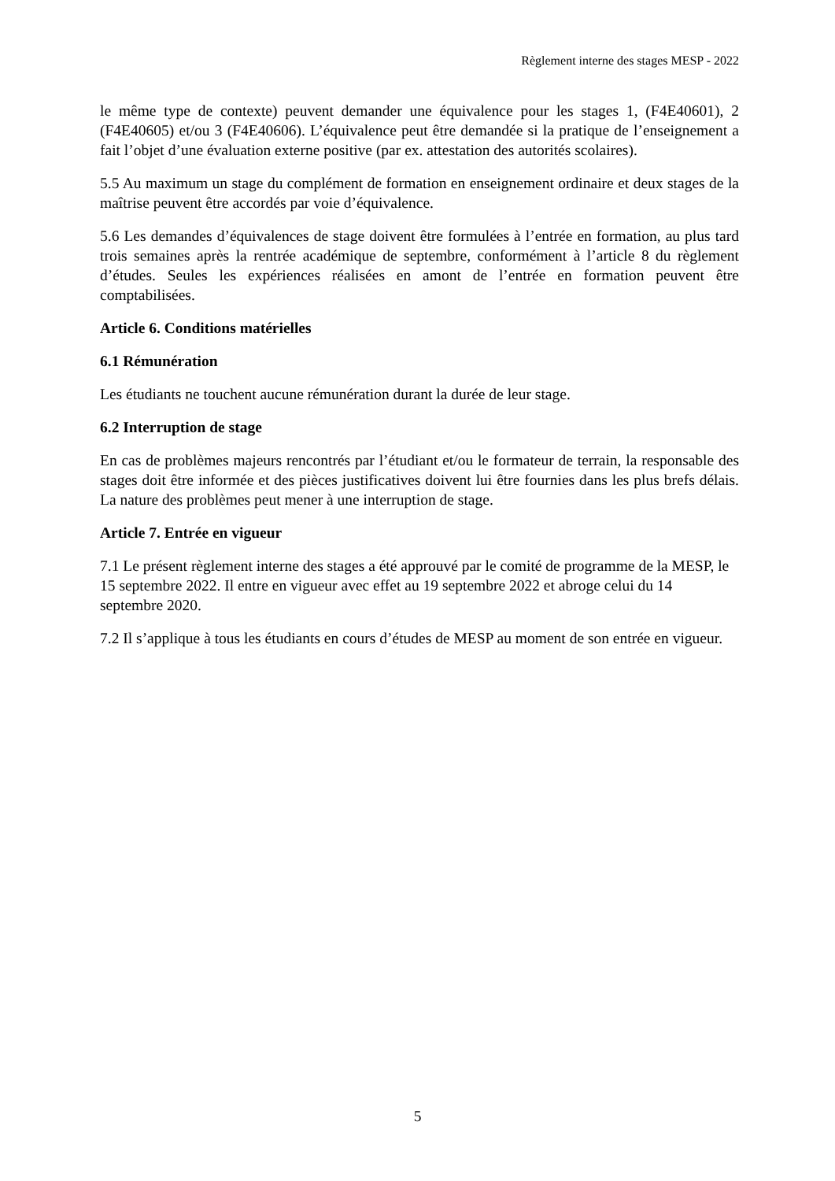Règlement interne des stages MESP - 2022
le même type de contexte) peuvent demander une équivalence pour les stages 1, (F4E40601), 2 (F4E40605) et/ou 3 (F4E40606). L’équivalence peut être demandée si la pratique de l’enseignement a fait l’objet d’une évaluation externe positive (par ex. attestation des autorités scolaires).
5.5 Au maximum un stage du complément de formation en enseignement ordinaire et deux stages de la maîtrise peuvent être accordés par voie d’équivalence.
5.6 Les demandes d’équivalences de stage doivent être formulées à l’entrée en formation, au plus tard trois semaines après la rentrée académique de septembre, conformément à l’article 8 du règlement d’études. Seules les expériences réalisées en amont de l’entrée en formation peuvent être comptabilisées.
Article 6. Conditions matérielles
6.1 Rémunération
Les étudiants ne touchent aucune rémunération durant la durée de leur stage.
6.2 Interruption de stage
En cas de problèmes majeurs rencontrés par l’étudiant et/ou le formateur de terrain, la responsable des stages doit être informée et des pièces justificatives doivent lui être fournies dans les plus brefs délais. La nature des problèmes peut mener à une interruption de stage.
Article 7. Entrée en vigueur
7.1 Le présent règlement interne des stages a été approuvé par le comité de programme de la MESP, le 15 septembre 2022. Il entre en vigueur avec effet au 19 septembre 2022 et abroge celui du 14 septembre 2020.
7.2 Il s’applique à tous les étudiants en cours d’études de MESP au moment de son entrée en vigueur.
5